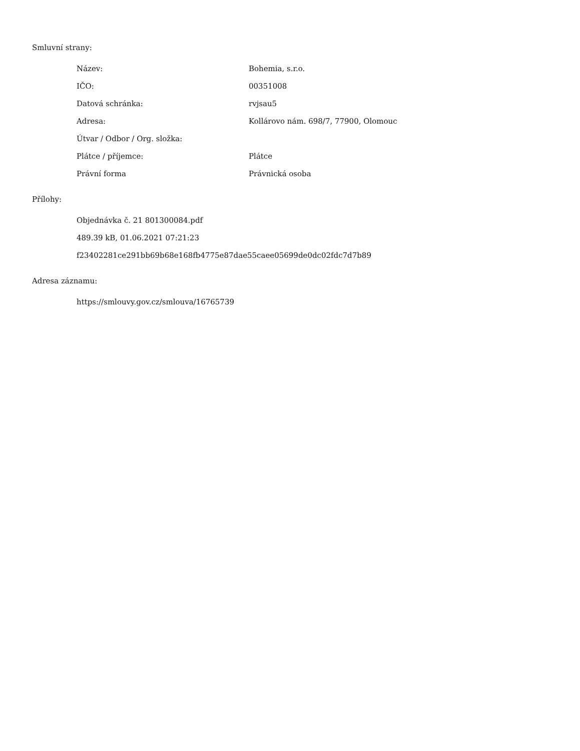Smluvní strany:
| Název: | Bohemia, s.r.o. |
| IČO: | 00351008 |
| Datová schránka: | rvjsau5 |
| Adresa: | Kollárovo nám. 698/7, 77900, Olomouc |
| Útvar / Odbor / Org. složka: | |
| Plátce / příjemce: | Plátce |
| Právní forma | Právnická osoba |
Přílohy:
Objednávka č. 21 801300084.pdf
489.39 kB, 01.06.2021 07:21:23
f23402281ce291bb69b68e168fb4775e87dae55caee05699de0dc02fdc7d7b89
Adresa záznamu:
https://smlouvy.gov.cz/smlouva/16765739